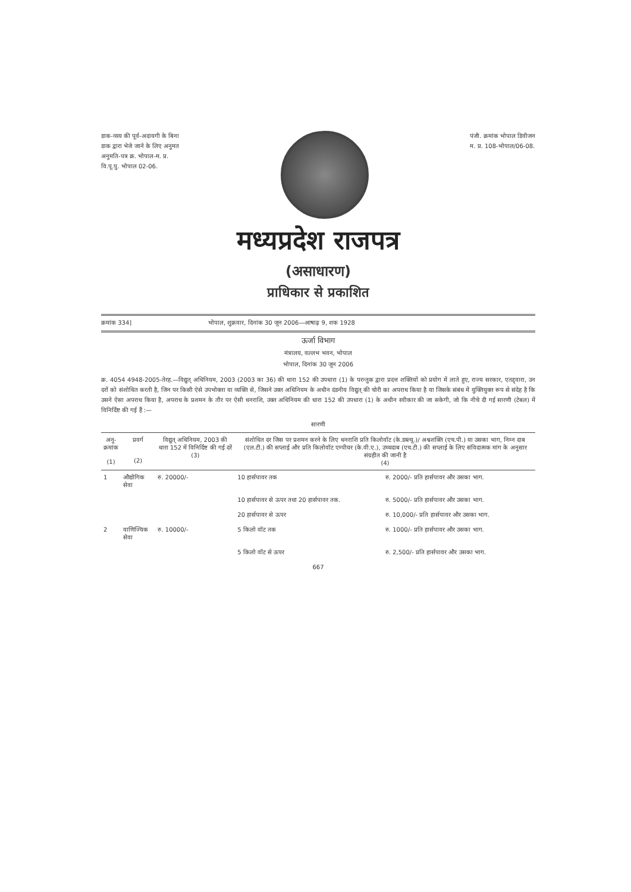डाक-व्यय की पूर्व-अदायगी के बिना
डाक द्वारा भेजे जाने के लिए अनुमत
अनुमति-पत्र क्र. भोपाल-म. प्र.
वि.पू.पु. भोपाल 02-06.
पंजी. क्रमांक भोपाल डिवीजन
म. प्र. 108-भोपाल/06-08.
मध्यप्रदेश राजपत्र
(असाधारण)
प्राधिकार से प्रकाशित
क्रमांक 334] भोपाल, शुक्रवार, दिनांक 30 जून 2006—आषाढ़ 9, शक 1928
ऊर्जा विभाग
मंत्रालय, वल्लभ भवन, भोपाल
भोपाल, दिनांक 30 जून 2006
क्र. 4054 4948-2005-तेरह.—विद्युत् अधिनियम, 2003 (2003 का 36) की धारा 152 की उपधारा (1) के परन्तुक द्वारा प्रदत्त शक्तियों को प्रयोग में लाते हुए, राज्य सरकार, एतद्द्वारा, उन दरों को संशोधित करती है, जिन पर किसी ऐसे उपभोक्ता या व्यक्ति से, जिसने उक्त अधिनियम के अधीन दंडनीय विद्युत् की चोरी का अपराध किया है या जिसके संबंध में युक्तियुक्त रूप से संदेह है कि उसने ऐसा अपराध किया है, अपराध के प्रशमन के तौर पर ऐसी धनराशि, उक्त अधिनियम की धारा 152 की उपधारा (1) के अधीन स्वीकार की जा सकेगी, जो कि नीचे दी गई सारणी (टेबल) में विनिर्दिष्ट की गई हैं :—
सारणी
| अनु- क्रमांक (1) | प्रवर्ग (2) | विद्युत् अधिनियम, 2003 की धारा 152 में विनिर्दिष्ट की गई दरें (3) | संशोधित दर जिस पर प्रशमन करने के लिए धनराशि प्रति किलोवॉट (के.डब्ल्यू.)/ अश्वशक्ति (एच.पी.) या उसका भाग, निम्न दाब (एल.टी.) की सप्लाई और प्रति किलोवॉट एम्पीयर (के.वी.ए.), उच्चदाब (एच.टी.) की सप्लाई के लिए संविदात्मक मांग के अनुसार संग्रहीत की जानी है (4) | |
| --- | --- | --- | --- | --- |
| 1 | औद्योगिक सेवा | रु. 20000/- | 10 हार्सपावर तक | रु. 2000/- प्रति हार्सपावर और उसका भाग. |
| | | | 10 हार्सपावर से ऊपर तथा 20 हार्सपावर तक. | रु. 5000/- प्रति हार्सपावर और उसका भाग. |
| | | | 20 हार्सपावर से ऊपर | रु. 10,000/- प्रति हार्सपावर और उसका भाग. |
| 2 | वाणिज्यिक सेवा | रु. 10000/- | 5 किलो वॉट तक | रु. 1000/- प्रति हार्सपावर और उसका भाग. |
| | | | 5 किलो वॉट से ऊपर | रु. 2,500/- प्रति हार्सपावर और उसका भाग. |
667